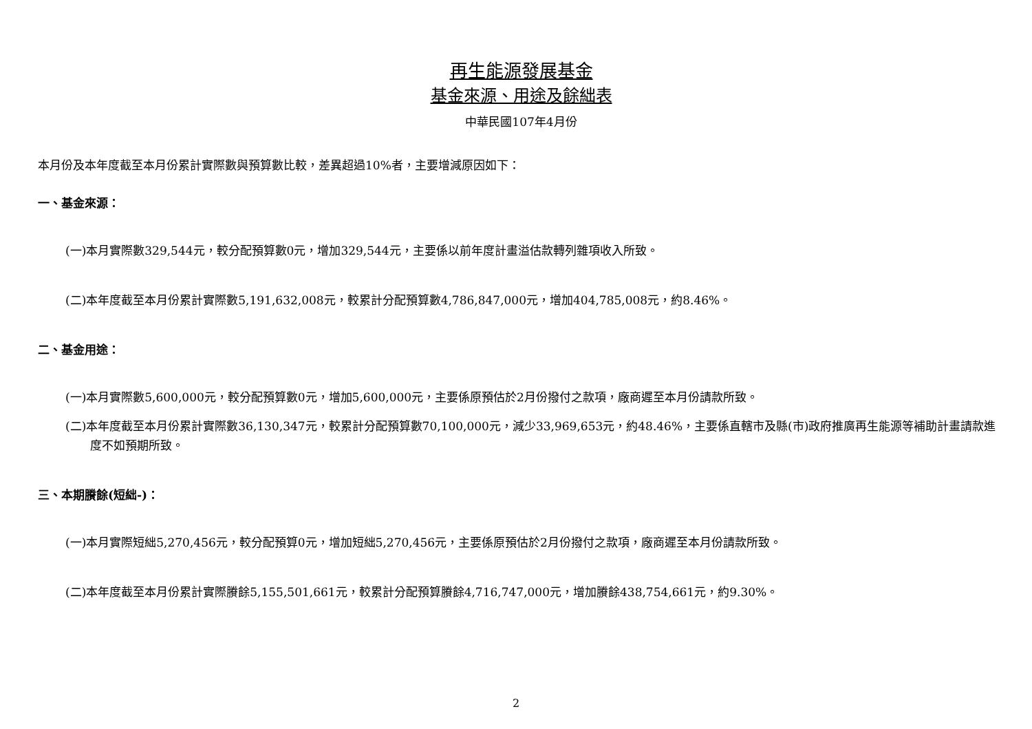再生能源發展基金
基金來源、用途及餘絀表
中華民國107年4月份
本月份及本年度截至本月份累計實際數與預算數比較，差異超過10%者，主要增減原因如下：
一、基金來源：
(一)本月實際數329,544元，較分配預算數0元，增加329,544元，主要係以前年度計畫溢估款轉列雜項收入所致。
(二)本年度截至本月份累計實際數5,191,632,008元，較累計分配預算數4,786,847,000元，增加404,785,008元，約8.46%。
二、基金用途：
(一)本月實際數5,600,000元，較分配預算數0元，增加5,600,000元，主要係原預估於2月份撥付之款項，廠商遲至本月份請款所致。
(二)本年度截至本月份累計實際數36,130,347元，較累計分配預算數70,100,000元，減少33,969,653元，約48.46%，主要係直轄市及縣(市)政府推廣再生能源等補助計畫請款進度不如預期所致。
三、本期賸餘(短絀-)：
(一)本月實際短絀5,270,456元，較分配預算0元，增加短絀5,270,456元，主要係原預估於2月份撥付之款項，廠商遲至本月份請款所致。
(二)本年度截至本月份累計實際賸餘5,155,501,661元，較累計分配預算賸餘4,716,747,000元，增加賸餘438,754,661元，約9.30%。
2